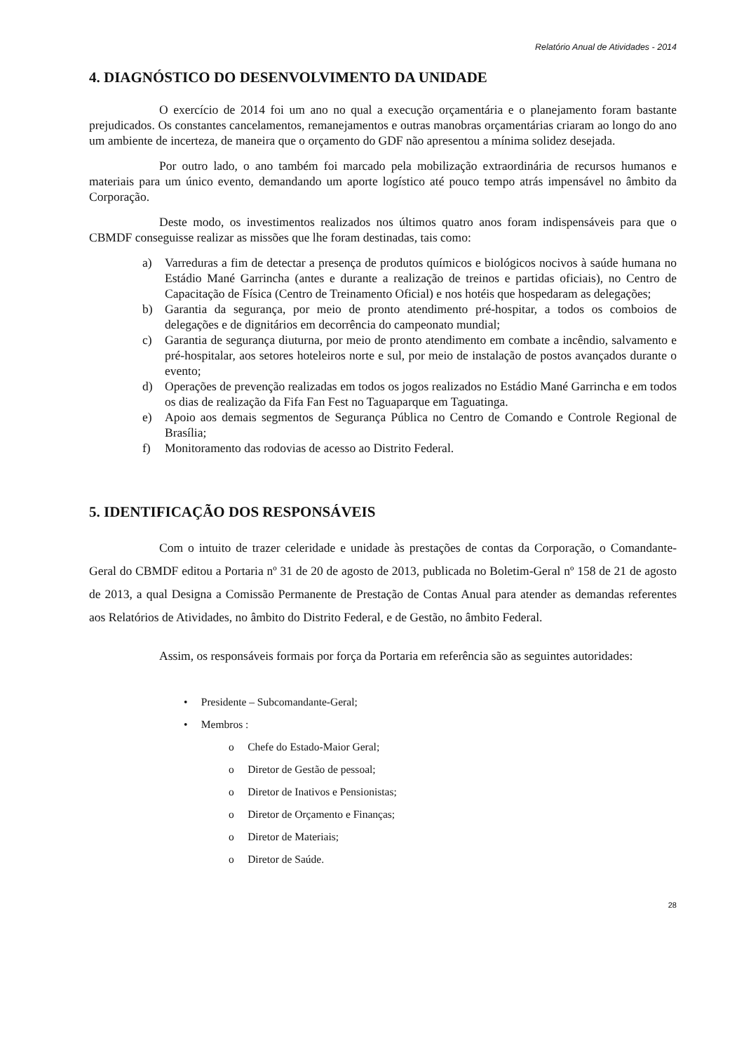Relatório Anual de Atividades - 2014
4. DIAGNÓSTICO DO DESENVOLVIMENTO DA UNIDADE
O exercício de 2014 foi um ano no qual a execução orçamentária e o planejamento foram bastante prejudicados. Os constantes cancelamentos, remanejamentos e outras manobras orçamentárias criaram ao longo do ano um ambiente de incerteza, de maneira que o orçamento do GDF não apresentou a mínima solidez desejada.
Por outro lado, o ano também foi marcado pela mobilização extraordinária de recursos humanos e materiais para um único evento, demandando um aporte logístico até pouco tempo atrás impensável no âmbito da Corporação.
Deste modo, os investimentos realizados nos últimos quatro anos foram indispensáveis para que o CBMDF conseguisse realizar as missões que lhe foram destinadas, tais como:
a) Varreduras a fim de detectar a presença de produtos químicos e biológicos nocivos à saúde humana no Estádio Mané Garrincha (antes e durante a realização de treinos e partidas oficiais), no Centro de Capacitação de Física (Centro de Treinamento Oficial) e nos hotéis que hospedaram as delegações;
b) Garantia da segurança, por meio de pronto atendimento pré-hospitar, a todos os comboios de delegações e de dignitários em decorrência do campeonato mundial;
c) Garantia de segurança diuturna, por meio de pronto atendimento em combate a incêndio, salvamento e pré-hospitalar, aos setores hoteleiros norte e sul, por meio de instalação de postos avançados durante o evento;
d) Operações de prevenção realizadas em todos os jogos realizados no Estádio Mané Garrincha e em todos os dias de realização da Fifa Fan Fest no Taguaparque em Taguatinga.
e) Apoio aos demais segmentos de Segurança Pública no Centro de Comando e Controle Regional de Brasília;
f) Monitoramento das rodovias de acesso ao Distrito Federal.
5. IDENTIFICAÇÃO DOS RESPONSÁVEIS
Com o intuito de trazer celeridade e unidade às prestações de contas da Corporação, o Comandante-Geral do CBMDF editou a Portaria nº 31 de 20 de agosto de 2013, publicada no Boletim-Geral nº 158 de 21 de agosto de 2013, a qual Designa a Comissão Permanente de Prestação de Contas Anual para atender as demandas referentes aos Relatórios de Atividades, no âmbito do Distrito Federal, e de Gestão, no âmbito Federal.
Assim, os responsáveis formais por força da Portaria em referência são as seguintes autoridades:
• Presidente – Subcomandante-Geral;
• Membros :
o Chefe do Estado-Maior Geral;
o Diretor de Gestão de pessoal;
o Diretor de Inativos e Pensionistas;
o Diretor de Orçamento e Finanças;
o Diretor de Materiais;
o Diretor de Saúde.
28